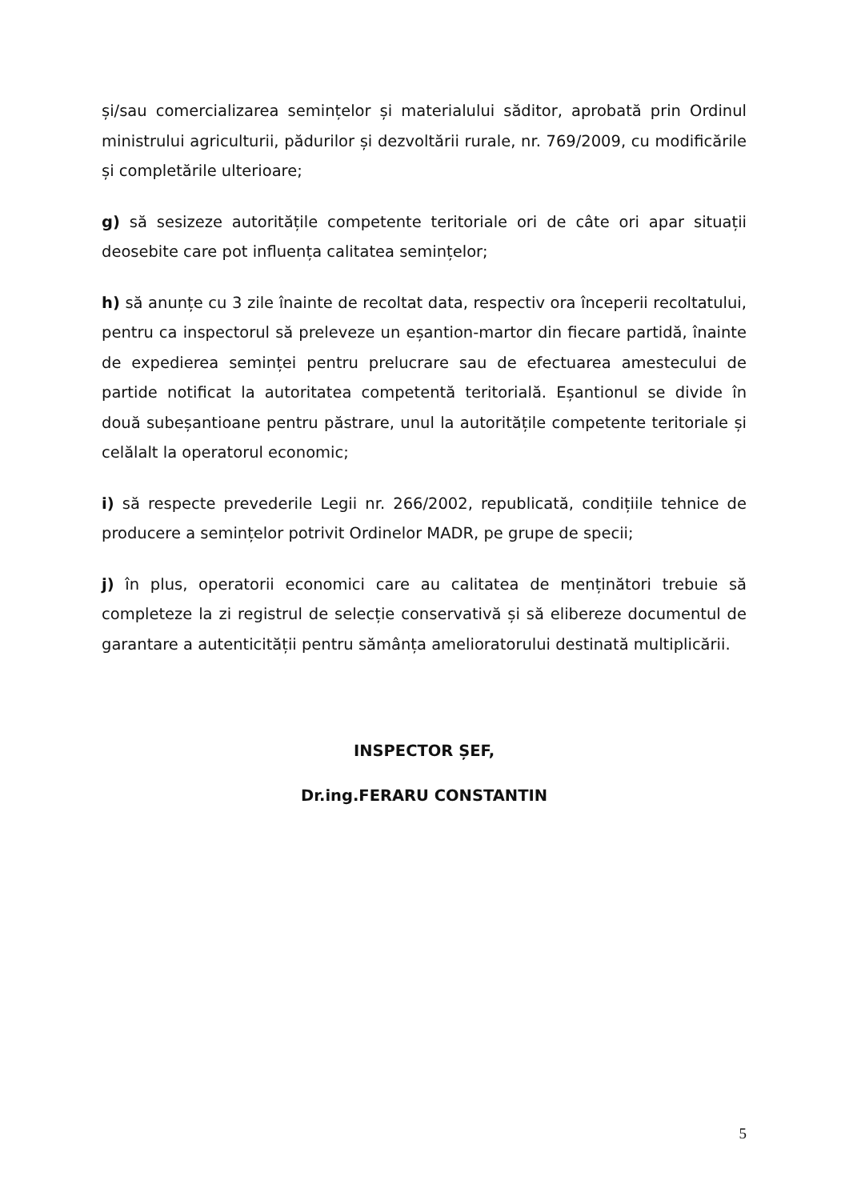și/sau comercializarea semințelor și materialului săditor, aprobată prin Ordinul ministrului agriculturii, pădurilor și dezvoltării rurale, nr. 769/2009, cu modificările și completările ulterioare;
g) să sesizeze autoritățile competente teritoriale ori de câte ori apar situații deosebite care pot influența calitatea semințelor;
h) să anunțe cu 3 zile înainte de recoltat data, respectiv ora începerii recoltatului, pentru ca inspectorul să preleveze un eșantion-martor din fiecare partidă, înainte de expedierea seminței pentru prelucrare sau de efectuarea amestecului de partide notificat la autoritatea competentă teritorială. Eșantionul se divide în două subeșantioane pentru păstrare, unul la autoritățile competente teritoriale și celălalt la operatorul economic;
i) să respecte prevederile Legii nr. 266/2002, republicată, condițiile tehnice de producere a semințelor potrivit Ordinelor MADR, pe grupe de specii;
j) în plus, operatorii economici care au calitatea de menținători trebuie să completeze la zi registrul de selecție conservativă și să elibereze documentul de garantare a autenticității pentru sămânța amelioratorului destinată multiplicării.
INSPECTOR ȘEF,
Dr.ing.FERARU CONSTANTIN
5